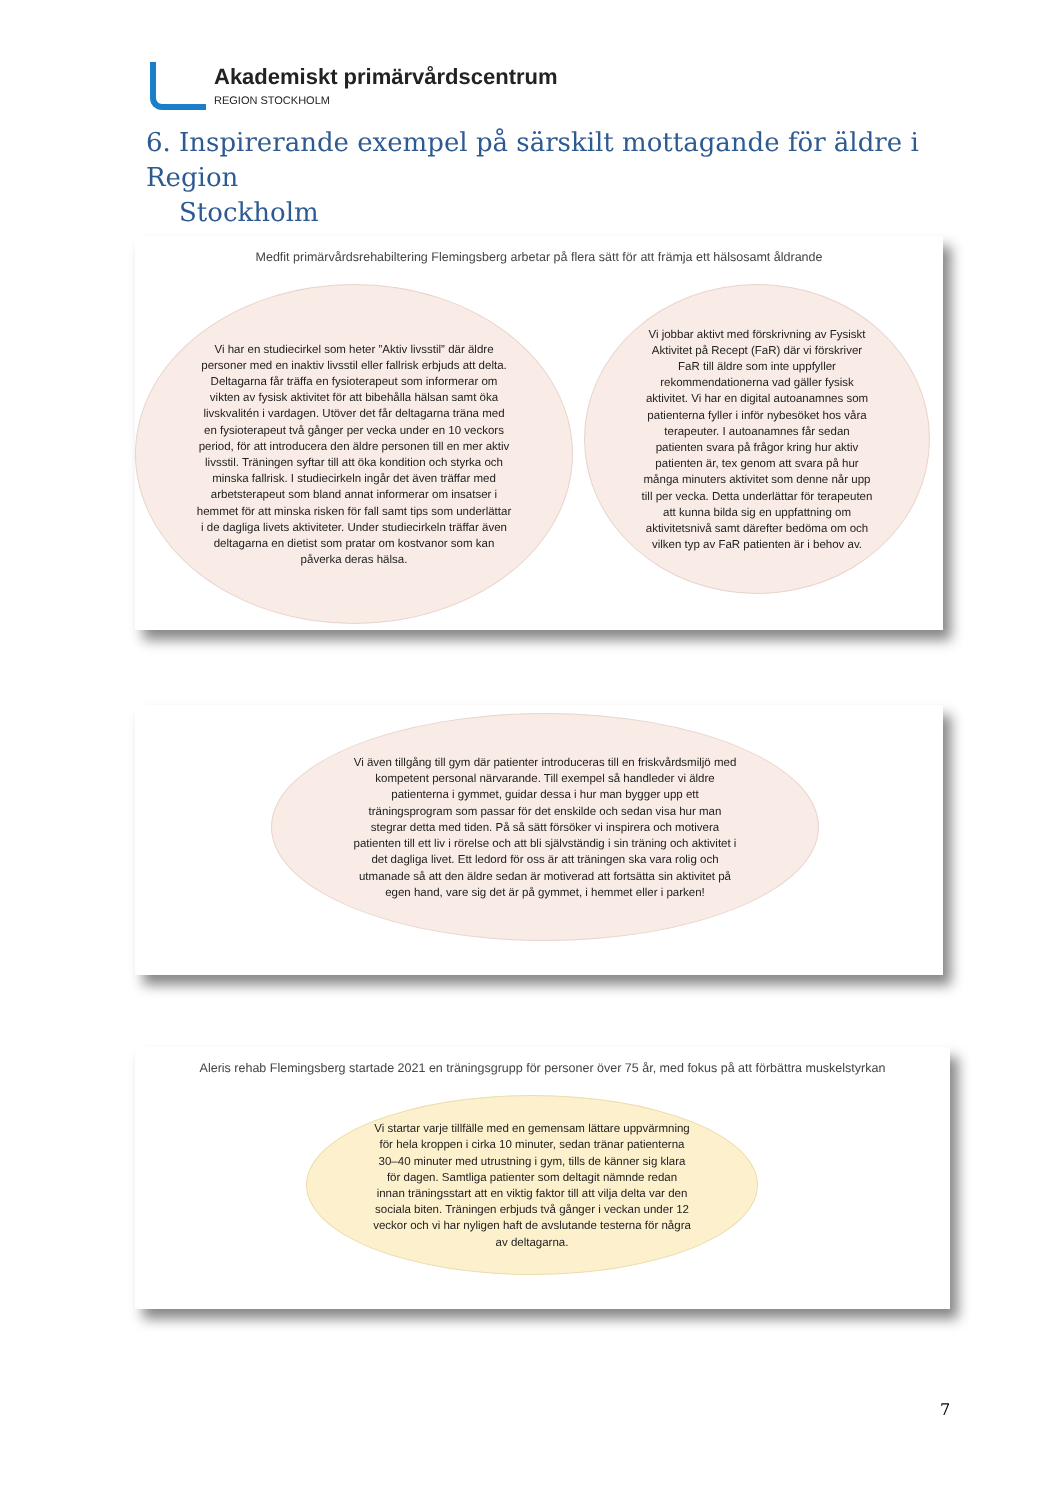Akademiskt primärvårdscentrum
REGION STOCKHOLM
6. Inspirerande exempel på särskilt mottagande för äldre i Region
Stockholm
Medfit primärvårdsrehabiltering Flemingsberg arbetar på flera sätt för att främja ett hälsosamt åldrande
Vi har en studiecirkel som heter ”Aktiv livsstil” där äldre personer med en inaktiv livsstil eller fallrisk erbjuds att delta. Deltagarna får träffa en fysioterapeut som informerar om vikten av fysisk aktivitet för att bibehålla hälsan samt öka livskvalitén i vardagen. Utöver det får deltagarna träna med en fysioterapeut två gånger per vecka under en 10 veckors period, för att introducera den äldre personen till en mer aktiv livsstil. Träningen syftar till att öka kondition och styrka och minska fallrisk. I studiecirkeln ingår det även träffar med arbetsterapeut som bland annat informerar om insatser i hemmet för att minska risken för fall samt tips som underlättar i de dagliga livets aktiviteter. Under studiecirkeln träffar även deltagarna en dietist som pratar om kostvanor som kan påverka deras hälsa.
Vi jobbar aktivt med förskrivning av Fysiskt Aktivitet på Recept (FaR) där vi förskriver FaR till äldre som inte uppfyller rekommendationerna vad gäller fysisk aktivitet. Vi har en digital autoanamnes som patienterna fyller i inför nybesöket hos våra terapeuter. I autoanamnes får sedan patienten svara på frågor kring hur aktiv patienten är, tex genom att svara på hur många minuters aktivitet som denne når upp till per vecka. Detta underlättar för terapeuten att kunna bilda sig en uppfattning om aktivitetsnivå samt därefter bedöma om och vilken typ av FaR patienten är i behov av.
Vi även tillgång till gym där patienter introduceras till en friskvårdsmiljö med kompetent personal närvarande. Till exempel så handleder vi äldre patienterna i gymmet, guidar dessa i hur man bygger upp ett träningsprogram som passar för det enskilde och sedan visa hur man stegrar detta med tiden. På så sätt försöker vi inspirera och motivera patienten till ett liv i rörelse och att bli självständig i sin träning och aktivitet i det dagliga livet. Ett ledord för oss är att träningen ska vara rolig och utmanade så att den äldre sedan är motiverad att fortsätta sin aktivitet på egen hand, vare sig det är på gymmet, i hemmet eller i parken!
Aleris rehab Flemingsberg startade 2021 en träningsgrupp för personer över 75 år, med fokus på att förbättra muskelstyrkan
Vi startar varje tillfälle med en gemensam lättare uppvärmning för hela kroppen i cirka 10 minuter, sedan tränar patienterna 30–40 minuter med utrustning i gym, tills de känner sig klara för dagen. Samtliga patienter som deltagit nämnde redan innan träningsstart att en viktig faktor till att vilja delta var den sociala biten. Träningen erbjuds två gånger i veckan under 12 veckor och vi har nyligen haft de avslutande testerna för några av deltagarna.
7